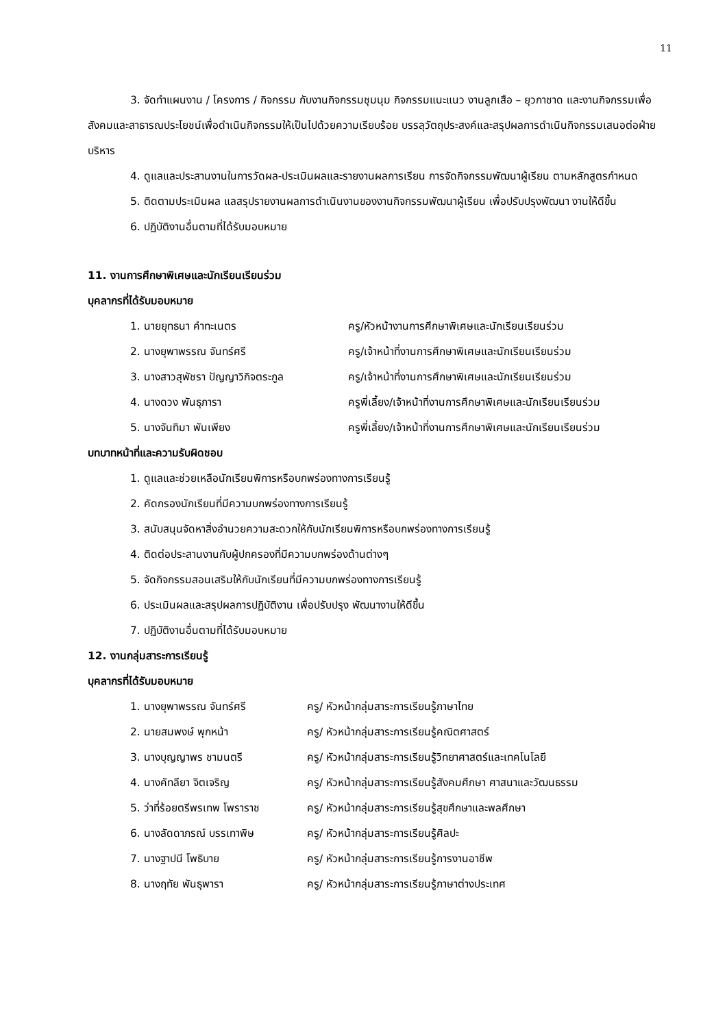11
3. จัดทำแผนงาน / โครงการ / กิจกรรม กับงานกิจกรรมชุมนุม กิจกรรมแนะแนว งานลูกเสือ – ยุวกาชาด และงานกิจกรรมเพื่อสังคมและสาธารณประโยชน์เพื่อดำเนินกิจกรรมให้เป็นไปด้วยความเรียบร้อย บรรลุวัตถุประสงค์และสรุปผลการดำเนินกิจกรรมเสนอต่อฝ่ายบริหาร
4. ดูแลและประสานงานในการวัดผล-ประเมินผลและรายงานผลการเรียน การจัดกิจกรรมพัฒนาผู้เรียน ตามหลักสูตรกำหนด
5. ติดตามประเมินผล แลสรุปรายงานผลการดำเนินงานของงานกิจกรรมพัฒนาผู้เรียน เพื่อปรับปรุงพัฒนา งานให้ดีขึ้น
6. ปฏิบัติงานอื่นตามที่ได้รับมอบหมาย
11. งานการศึกษาพิเศษและนักเรียนเรียนร่วม
บุคลากรที่ได้รับมอบหมาย
| 1. นายยุทธนา คำทะเนตร | ครู/หัวหน้างานการศึกษาพิเศษและนักเรียนเรียนร่วม |
| 2. นางยุพาพรรณ จันทร์ศรี | ครู/เจ้าหน้าที่งานการศึกษาพิเศษและนักเรียนเรียนร่วม |
| 3. นางสาวสุพัชรา ปัญญาวิกิจตระกูล | ครู/เจ้าหน้าที่งานการศึกษาพิเศษและนักเรียนเรียนร่วม |
| 4. นางดวง พันธุภารา | ครูพี่เลี้ยง/เจ้าหน้าที่งานการศึกษาพิเศษและนักเรียนเรียนร่วม |
| 5. นางจันทิมา พันเพียง | ครูพี่เลี้ยง/เจ้าหน้าที่งานการศึกษาพิเศษและนักเรียนเรียนร่วม |
บทบาทหน้าที่และความรับผิดชอบ
1. ดูแลและช่วยเหลือนักเรียนพิการหรือบกพร่องทางการเรียนรู้
2. คัดกรองนักเรียนที่มีความบกพร่องทางการเรียนรู้
3. สนับสนุนจัดหาสิ่งอำนวยความสะดวกให้กับนักเรียนพิการหรือบกพร่องทางการเรียนรู้
4. ติดต่อประสานงานกับผู้ปกครองที่มีความบกพร่องด้านต่างๆ
5. จัดกิจกรรมสอนเสริมให้กับนักเรียนที่มีความบกพร่องทางการเรียนรู้
6. ประเมินผลและสรุปผลการปฏิบัติงาน เพื่อปรับปรุง พัฒนางานให้ดีขึ้น
7. ปฏิบัติงานอื่นตามที่ได้รับมอบหมาย
12. งานกลุ่มสาระการเรียนรู้
บุคลากรที่ได้รับมอบหมาย
| 1. นางยุพาพรรณ จันทร์ศรี | ครู/ หัวหน้ากลุ่มสาระการเรียนรู้ภาษาไทย |
| 2. นายสมพงษ์ พุกหน้า | ครู/ หัวหน้ากลุ่มสาระการเรียนรู้คณิตศาสตร์ |
| 3. นางบุญญาพร ชามนตรี | ครู/ หัวหน้ากลุ่มสาระการเรียนรู้วิทยาศาสตร์และเทคโนโลยี |
| 4. นางคัทลียา จิตเจริญ | ครู/ หัวหน้ากลุ่มสาระการเรียนรู้สังคมศึกษา ศาสนาและวัฒนธรรม |
| 5. ว่าที่ร้อยตรีพรเทพ โพราราช | ครู/ หัวหน้ากลุ่มสาระการเรียนรู้สุขศึกษาและพลศึกษา |
| 6. นางลัดดาภรณ์ บรรเทาพิษ | ครู/ หัวหน้ากลุ่มสาระการเรียนรู้ศิลปะ |
| 7. นางฐาปนี โพธิบาย | ครู/ หัวหน้ากลุ่มสาระการเรียนรู้การงานอาชีพ |
| 8. นางฤทัย พันธุพารา | ครู/ หัวหน้ากลุ่มสาระการเรียนรู้ภาษาต่างประเทศ |